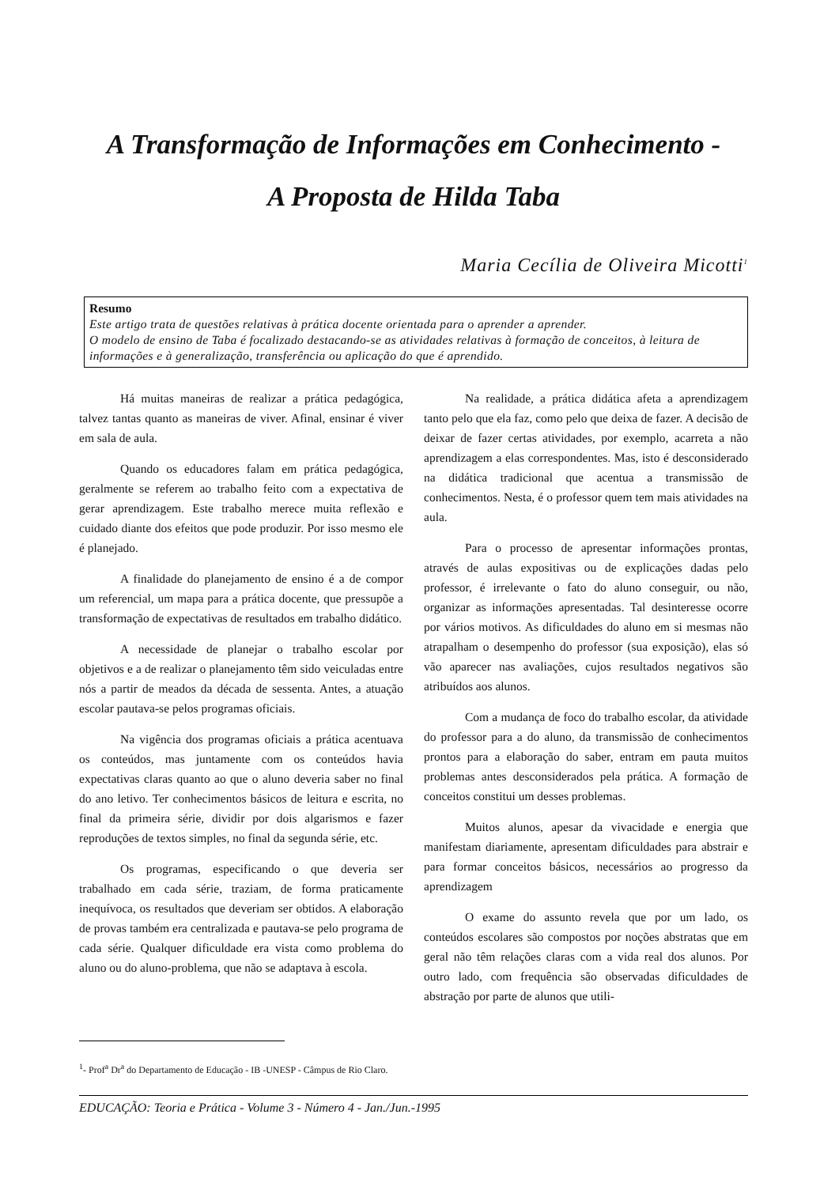A Transformação de Informações em Conhecimento -
A Proposta de Hilda Taba
Maria Cecília de Oliveira Micotti<sup>1</sup>
Resumo
Este artigo trata de questões relativas à prática docente orientada para o aprender a aprender.
O modelo de ensino de Taba é focalizado destacando-se as atividades relativas à formação de conceitos, à leitura de informações e à generalização, transferência ou aplicação do que é aprendido.
Há muitas maneiras de realizar a prática pedagógica, talvez tantas quanto as maneiras de viver. Afinal, ensinar é viver em sala de aula.
Quando os educadores falam em prática pedagógica, geralmente se referem ao trabalho feito com a expectativa de gerar aprendizagem. Este trabalho merece muita reflexão e cuidado diante dos efeitos que pode produzir. Por isso mesmo ele é planejado.
A finalidade do planejamento de ensino é a de compor um referencial, um mapa para a prática docente, que pressupõe a transformação de expectativas de resultados em trabalho didático.
A necessidade de planejar o trabalho escolar por objetivos e a de realizar o planejamento têm sido veiculadas entre nós a partir de meados da década de sessenta. Antes, a atuação escolar pautava-se pelos programas oficiais.
Na vigência dos programas oficiais a prática acentuava os conteúdos, mas juntamente com os conteúdos havia expectativas claras quanto ao que o aluno deveria saber no final do ano letivo. Ter conhecimentos básicos de leitura e escrita, no final da primeira série, dividir por dois algarismos e fazer reproduções de textos simples, no final da segunda série, etc.
Os programas, especificando o que deveria ser trabalhado em cada série, traziam, de forma praticamente inequívoca, os resultados que deveriam ser obtidos. A elaboração de provas também era centralizada e pautava-se pelo programa de cada série. Qualquer dificuldade era vista como problema do aluno ou do aluno-problema, que não se adaptava à escola.
Na realidade, a prática didática afeta a aprendizagem tanto pelo que ela faz, como pelo que deixa de fazer. A decisão de deixar de fazer certas atividades, por exemplo, acarreta a não aprendizagem a elas correspondentes. Mas, isto é desconsiderado na didática tradicional que acentua a transmissão de conhecimentos. Nesta, é o professor quem tem mais atividades na aula.
Para o processo de apresentar informações prontas, através de aulas expositivas ou de explicações dadas pelo professor, é irrelevante o fato do aluno conseguir, ou não, organizar as informações apresentadas. Tal desinteresse ocorre por vários motivos. As dificuldades do aluno em si mesmas não atrapalham o desempenho do professor (sua exposição), elas só vão aparecer nas avaliações, cujos resultados negativos são atribuídos aos alunos.
Com a mudança de foco do trabalho escolar, da atividade do professor para a do aluno, da transmissão de conhecimentos prontos para a elaboração do saber, entram em pauta muitos problemas antes desconsiderados pela prática. A formação de conceitos constitui um desses problemas.
Muitos alunos, apesar da vivacidade e energia que manifestam diariamente, apresentam dificuldades para abstrair e para formar conceitos básicos, necessários ao progresso da aprendizagem
O exame do assunto revela que por um lado, os conteúdos escolares são compostos por noções abstratas que em geral não têm relações claras com a vida real dos alunos. Por outro lado, com frequência são observadas dificuldades de abstração por parte de alunos que utili-
<sup>1</sup>- Prof<sup>a</sup> Dr<sup>a</sup> do Departamento de Educação - IB -UNESP - Câmpus de Rio Claro.
EDUCAÇÃO: Teoria e Prática - Volume 3 - Número 4 - Jan./Jun.-1995